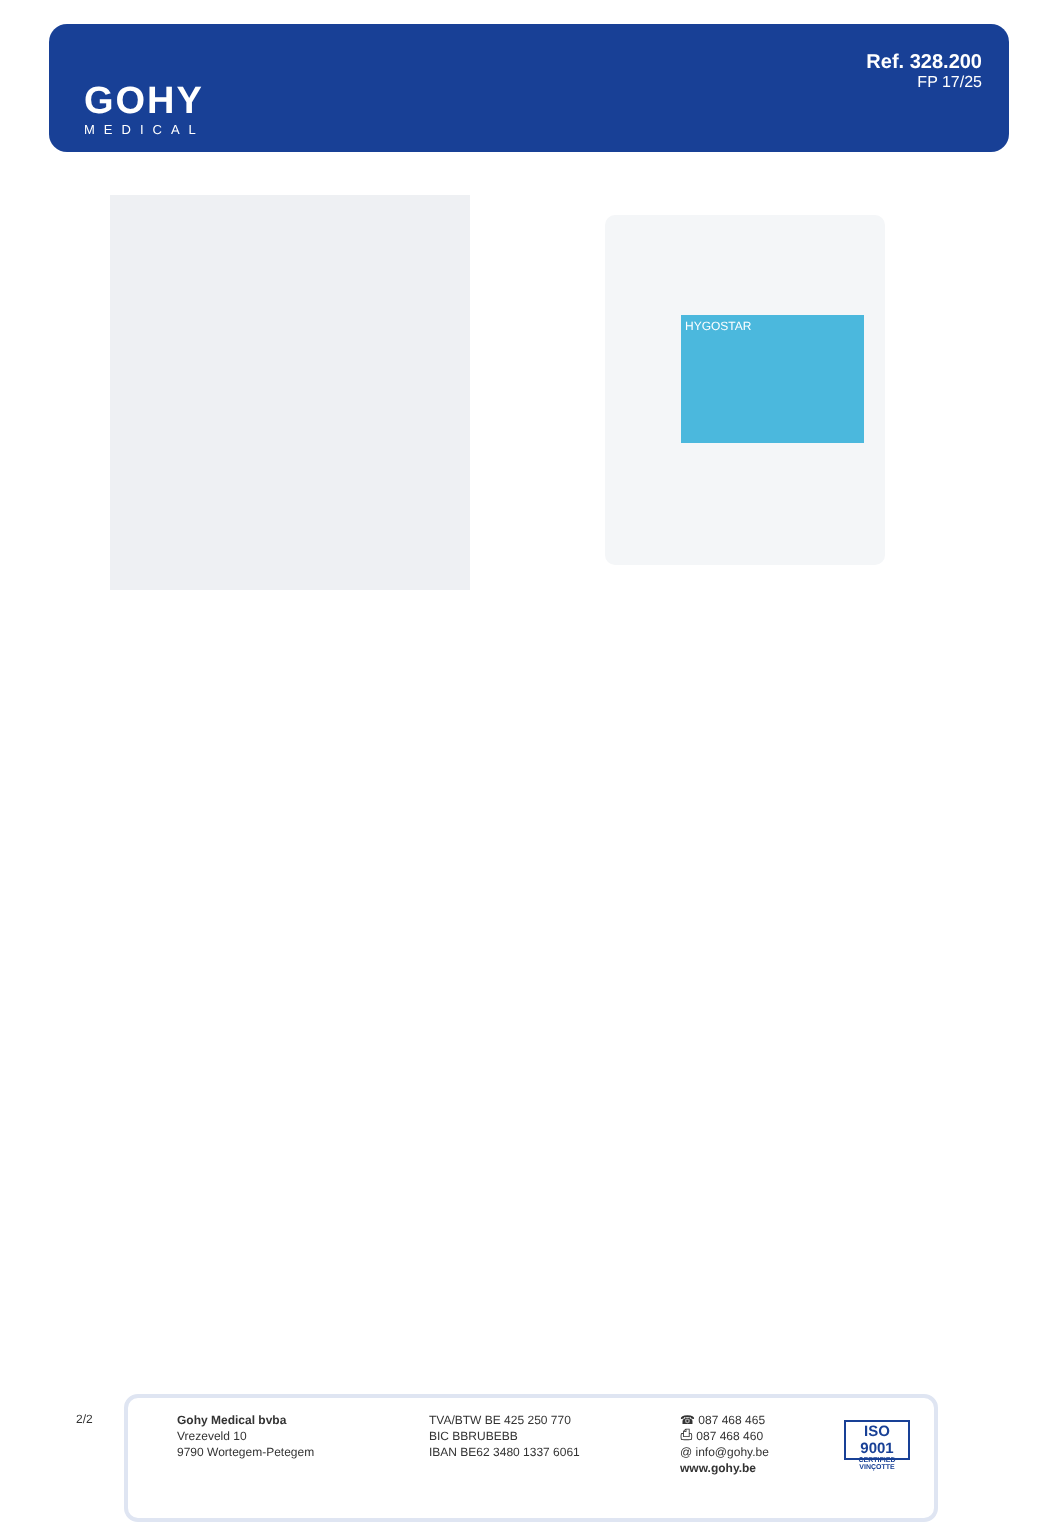GOHY
MEDICAL
Ref. 328.200
FP 17/25
HYGOSTAR
2/2
Gohy Medical bvba
Vrezeveld 10
9790 Wortegem-Petegem
TVA/BTW BE 425 250 770
BIC BBRUBEBB
IBAN BE62 3480 1337 6061
☎ 087 468 465
⎙ 087 468 460
@ info@gohy.be
www.gohy.be
ISO 9001
CERTIFIED VINÇOTTE